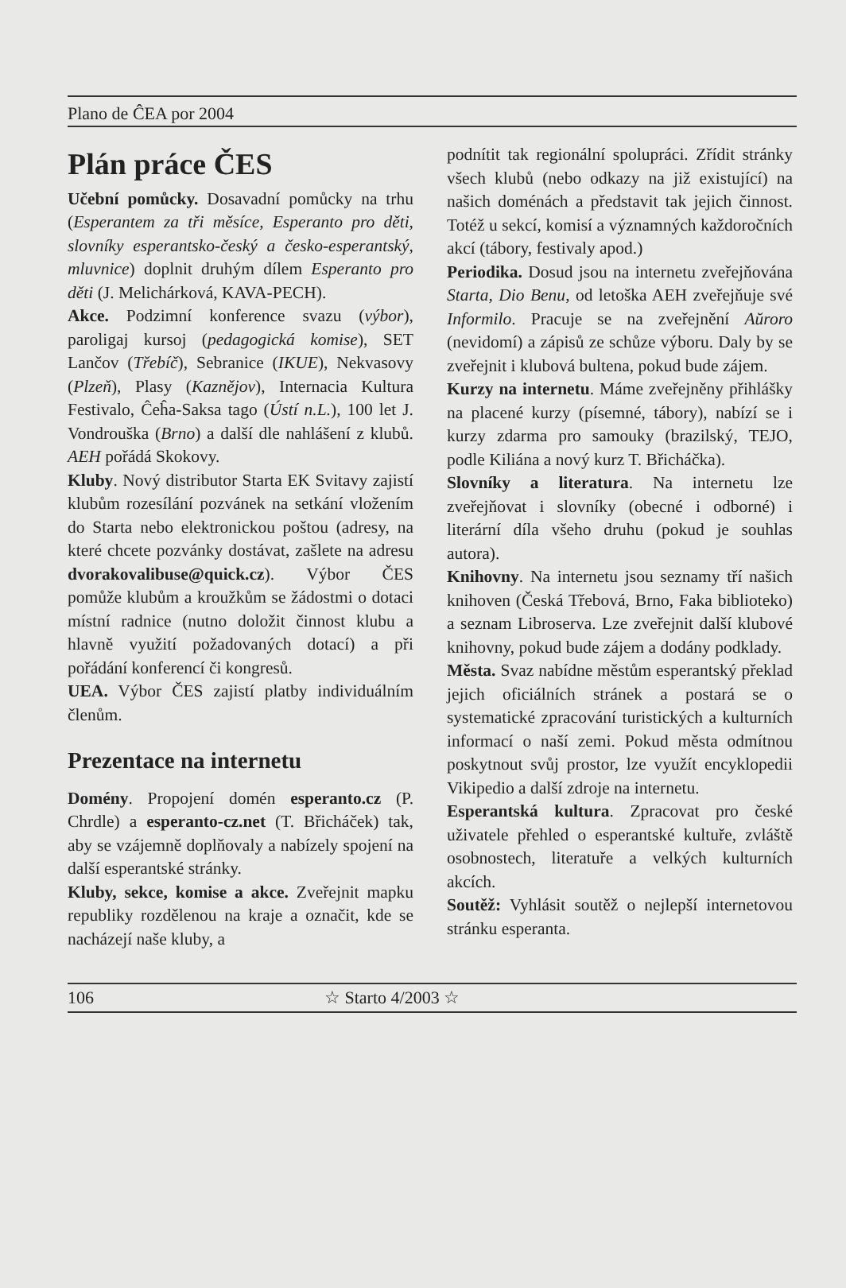Plano de ĈEA por 2004
Plán práce ČES
Učební pomůcky. Dosavadní pomůcky na trhu (Esperantem za tři měsíce, Esperanto pro děti, slovníky esperantsko-český a česko-esperantský, mluvnice) doplnit druhým dílem Esperanto pro děti (J. Melichárková, KAVA-PECH).
Akce. Podzimní konference svazu (výbor), paroligaj kursoj (pedagogická komise), SET Lančov (Třebíč), Sebranice (IKUE), Nekvasovy (Plzeň), Plasy (Kaznějov), Internacia Kultura Festivalo, Ĉeĥa-Saksa tago (Ústí n.L.), 100 let J. Vondrouška (Brno) a další dle nahlášení z klubů. AEH pořádá Skokovy.
Kluby. Nový distributor Starta EK Svitavy zajistí klubům rozesílání pozvánek na setkání vložením do Starta nebo elektronickou poštou (adresy, na které chcete pozvánky dostávat, zašlete na adresu dvorakovalibuse@quick.cz). Výbor ČES pomůže klubům a kroužkům se žádostmi o dotaci místní radnice (nutno doložit činnost klubu a hlavně využití požadovaných dotací) a při pořádání konferencí či kongresů.
UEA. Výbor ČES zajistí platby individuálním členům.
Prezentace na internetu
Domény. Propojení domén esperanto.cz (P. Chrdle) a esperanto-cz.net (T. Břicháček) tak, aby se vzájemně doplňovaly a nabízely spojení na další esperantské stránky.
Kluby, sekce, komise a akce. Zveřejnit mapku republiky rozdělenou na kraje a označit, kde se nacházejí naše kluby, a
podnítit tak regionální spolupráci. Zřídit stránky všech klubů (nebo odkazy na již existující) na našich doménách a představit tak jejich činnost. Totéž u sekcí, komisí a významných každoročních akcí (tábory, festivaly apod.)
Periodika. Dosud jsou na internetu zveřejňována Starta, Dio Benu, od letoška AEH zveřejňuje své Informilo. Pracuje se na zveřejnění Aŭroro (nevidomí) a zápisů ze schůze výboru. Daly by se zveřejnit i klubová bultena, pokud bude zájem.
Kurzy na internetu. Máme zveřejněny přihlášky na placené kurzy (písemné, tábory), nabízí se i kurzy zdarma pro samouky (brazilský, TEJO, podle Kiliána a nový kurz T. Břicháčka).
Slovníky a literatura. Na internetu lze zveřejňovat i slovníky (obecné i odborné) i literární díla všeho druhu (pokud je souhlas autora).
Knihovny. Na internetu jsou seznamy tří našich knihoven (Česká Třebová, Brno, Faka biblioteko) a seznam Libroserva. Lze zveřejnit další klubové knihovny, pokud bude zájem a dodány podklady.
Města. Svaz nabídne městům esperantský překlad jejich oficiálních stránek a postará se o systematické zpracování turistických a kulturních informací o naší zemi. Pokud města odmítnou poskytnout svůj prostor, lze využít encyklopedii Vikipedio a další zdroje na internetu.
Esperantská kultura. Zpracovat pro české uživatele přehled o esperantské kultuře, zvláště osobnostech, literatuře a velkých kulturních akcích.
Soutěž: Vyhlásit soutěž o nejlepší internetovou stránku esperanta.
106 ☆ Starto 4/2003 ☆